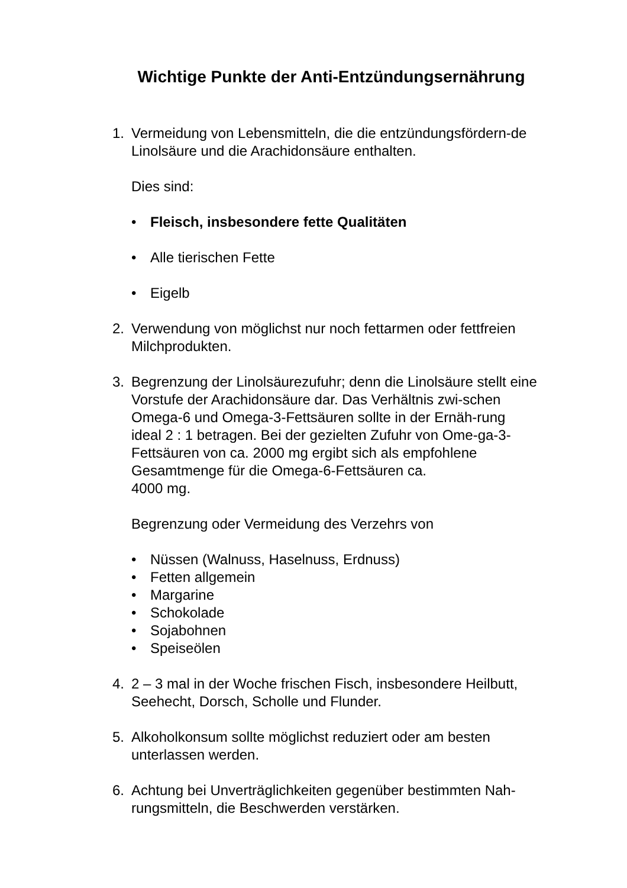Wichtige Punkte der Anti-Entzündungsernährung
1. Vermeidung von Lebensmitteln, die die entzündungsfördern-de Linolsäure und die Arachidonsäure enthalten.
Dies sind:
• Fleisch, insbesondere fette Qualitäten
• Alle tierischen Fette
• Eigelb
2. Verwendung von möglichst nur noch fettarmen oder fettfreien Milchprodukten.
3. Begrenzung der Linolsäurezufuhr; denn die Linolsäure stellt eine Vorstufe der Arachidonsäure dar. Das Verhältnis zwi-schen Omega-6 und Omega-3-Fettsäuren sollte in der Ernäh-rung ideal 2 : 1 betragen. Bei der gezielten Zufuhr von Ome-ga-3-Fettsäuren von ca. 2000 mg ergibt sich als empfohlene Gesamtmenge für die Omega-6-Fettsäuren ca.
4000 mg.
Begrenzung oder Vermeidung des Verzehrs von
• Nüssen (Walnuss, Haselnuss, Erdnuss)
• Fetten allgemein
• Margarine
• Schokolade
• Sojabohnen
• Speiseölen
4. 2 – 3 mal in der Woche frischen Fisch, insbesondere Heilbutt, Seehecht, Dorsch, Scholle und Flunder.
5. Alkoholkonsum sollte möglichst reduziert oder am besten unterlassen werden.
6. Achtung bei Unverträglichkeiten gegenüber bestimmten Nah-rungsmitteln, die Beschwerden verstärken.